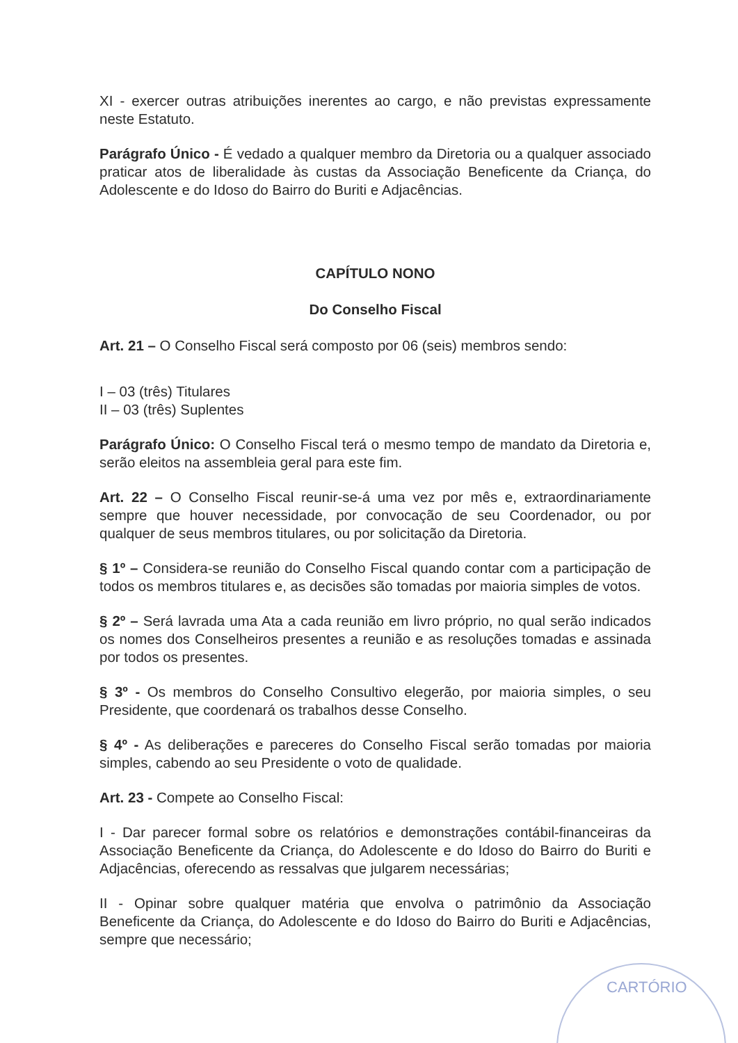XI - exercer outras atribuições inerentes ao cargo, e não previstas expressamente neste Estatuto.
Parágrafo Único - É vedado a qualquer membro da Diretoria ou a qualquer associado praticar atos de liberalidade às custas da Associação Beneficente da Criança, do Adolescente e do Idoso do Bairro do Buriti e Adjacências.
CAPÍTULO NONO
Do Conselho Fiscal
Art. 21 – O Conselho Fiscal será composto por 06 (seis) membros sendo:
I – 03 (três) Titulares
II – 03 (três) Suplentes
Parágrafo Único: O Conselho Fiscal terá o mesmo tempo de mandato da Diretoria e, serão eleitos na assembleia geral para este fim.
Art. 22 – O Conselho Fiscal reunir-se-á uma vez por mês e, extraordinariamente sempre que houver necessidade, por convocação de seu Coordenador, ou por qualquer de seus membros titulares, ou por solicitação da Diretoria.
§ 1º – Considera-se reunião do Conselho Fiscal quando contar com a participação de todos os membros titulares e, as decisões são tomadas por maioria simples de votos.
§ 2º – Será lavrada uma Ata a cada reunião em livro próprio, no qual serão indicados os nomes dos Conselheiros presentes a reunião e as resoluções tomadas e assinada por todos os presentes.
§ 3º - Os membros do Conselho Consultivo elegerão, por maioria simples, o seu Presidente, que coordenará os trabalhos desse Conselho.
§ 4º - As deliberações e pareceres do Conselho Fiscal serão tomadas por maioria simples, cabendo ao seu Presidente o voto de qualidade.
Art. 23 - Compete ao Conselho Fiscal:
I - Dar parecer formal sobre os relatórios e demonstrações contábil-financeiras da Associação Beneficente da Criança, do Adolescente e do Idoso do Bairro do Buriti e Adjacências, oferecendo as ressalvas que julgarem necessárias;
II - Opinar sobre qualquer matéria que envolva o patrimônio da Associação Beneficente da Criança, do Adolescente e do Idoso do Bairro do Buriti e Adjacências, sempre que necessário;
CARTÓRIO